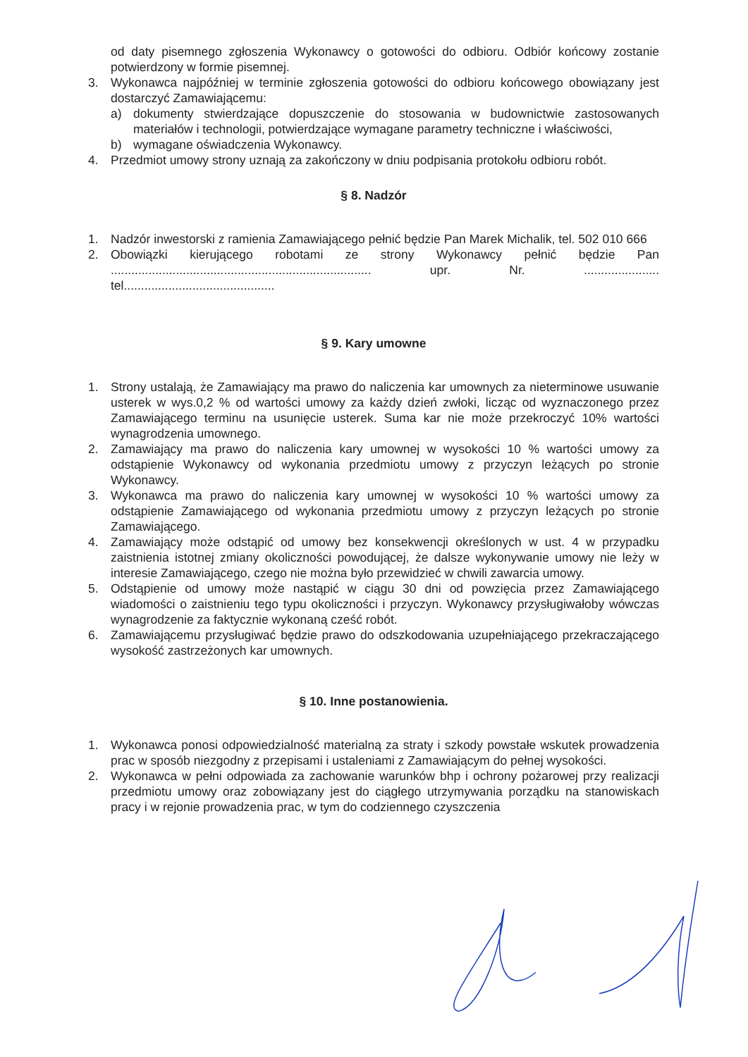od daty pisemnego zgłoszenia Wykonawcy o gotowości do odbioru. Odbiór końcowy zostanie potwierdzony w formie pisemnej.
3. Wykonawca najpóźniej w terminie zgłoszenia gotowości do odbioru końcowego obowiązany jest dostarczyć Zamawiającemu:
a) dokumenty stwierdzające dopuszczenie do stosowania w budownictwie zastosowanych materiałów i technologii, potwierdzające wymagane parametry techniczne i właściwości,
b) wymagane oświadczenia Wykonawcy.
4. Przedmiot umowy strony uznają za zakończony w dniu podpisania protokołu odbioru robót.
§ 8. Nadzór
1. Nadzór inwestorski z ramienia Zamawiającego pełnić będzie Pan Marek Michalik, tel. 502 010 666
2. Obowiązki kierującego robotami ze strony Wykonawcy pełnić będzie Pan ............................................................................ upr. Nr. ...................... tel............................................
§ 9. Kary umowne
1. Strony ustalają, że Zamawiający ma prawo do naliczenia kar umownych za nieterminowe usuwanie usterek w wys.0,2 % od wartości umowy za każdy dzień zwłoki, licząc od wyznaczonego przez Zamawiającego terminu na usunięcie usterek. Suma kar nie może przekroczyć 10% wartości wynagrodzenia umownego.
2. Zamawiający ma prawo do naliczenia kary umownej w wysokości 10 % wartości umowy za odstąpienie Wykonawcy od wykonania przedmiotu umowy z przyczyn leżących po stronie Wykonawcy.
3. Wykonawca ma prawo do naliczenia kary umownej w wysokości 10 % wartości umowy za odstąpienie Zamawiającego od wykonania przedmiotu umowy z przyczyn leżących po stronie Zamawiającego.
4. Zamawiający może odstąpić od umowy bez konsekwencji określonych w ust. 4 w przypadku zaistnienia istotnej zmiany okoliczności powodującej, że dalsze wykonywanie umowy nie leży w interesie Zamawiającego, czego nie można było przewidzieć w chwili zawarcia umowy.
5. Odstąpienie od umowy może nastąpić w ciągu 30 dni od powzięcia przez Zamawiającego wiadomości o zaistnieniu tego typu okoliczności i przyczyn. Wykonawcy przysługiwałoby wówczas wynagrodzenie za faktycznie wykonaną cześć robót.
6. Zamawiającemu przysługiwać będzie prawo do odszkodowania uzupełniającego przekraczającego wysokość zastrzeżonych kar umownych.
§ 10. Inne postanowienia.
1. Wykonawca ponosi odpowiedzialność materialną za straty i szkody powstałe wskutek prowadzenia prac w sposób niezgodny z przepisami i ustaleniami z Zamawiającym do pełnej wysokości.
2. Wykonawca w pełni odpowiada za zachowanie warunków bhp i ochrony pożarowej przy realizacji przedmiotu umowy oraz zobowiązany jest do ciągłego utrzymywania porządku na stanowiskach pracy i w rejonie prowadzenia prac, w tym do codziennego czyszczenia